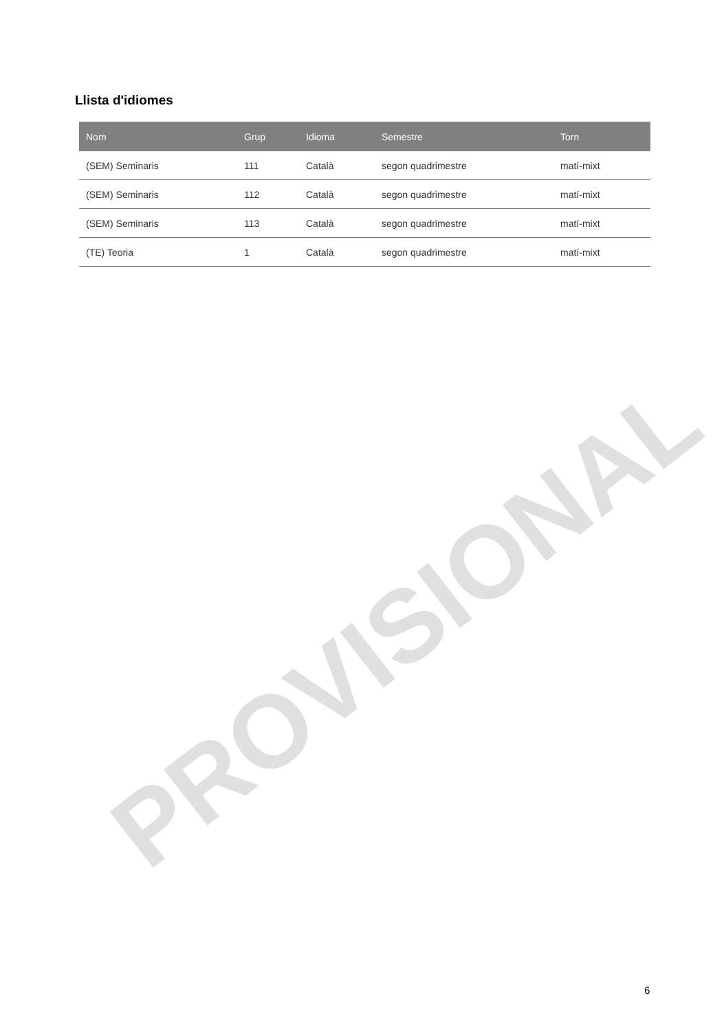Llista d'idiomes
| Nom | Grup | Idioma | Semestre | Torn |
| --- | --- | --- | --- | --- |
| (SEM) Seminaris | 111 | Català | segon quadrimestre | matí-mixt |
| (SEM) Seminaris | 112 | Català | segon quadrimestre | matí-mixt |
| (SEM) Seminaris | 113 | Català | segon quadrimestre | matí-mixt |
| (TE) Teoria | 1 | Català | segon quadrimestre | matí-mixt |
PROVISIONAL
6